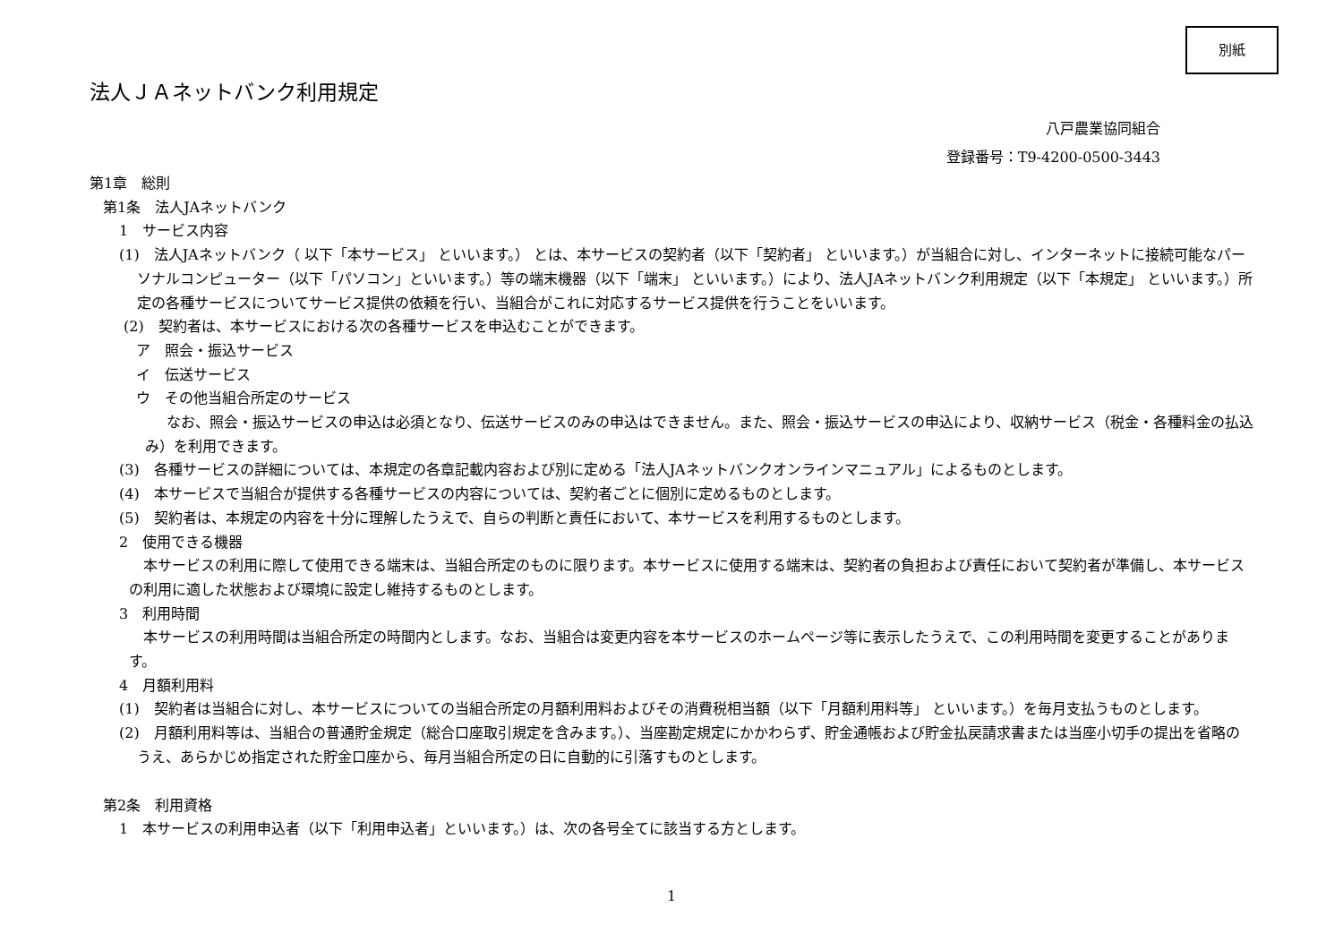別紙
法人ＪＡネットバンク利用規定
八戸農業協同組合
登録番号：T9-4200-0500-3443
第1章　総則
第1条　法人JAネットバンク
1　サービス内容
(1)　法人JAネットバンク（ 以下「本サービス」 といいます。） とは、本サービスの契約者（以下「契約者」 といいます。）が当組合に対し、インターネットに接続可能なパーソナルコンピューター（以下「パソコン」といいます。）等の端末機器（以下「端末」 といいます。）により、法人JAネットバンク利用規定（以下「本規定」 といいます。）所定の各種サービスについてサービス提供の依頼を行い、当組合がこれに対応するサービス提供を行うことをいいます。
(2)　契約者は、本サービスにおける次の各種サービスを申込むことができます。
ア　照会・振込サービス
イ　伝送サービス
ウ　その他当組合所定のサービス
なお、照会・振込サービスの申込は必須となり、伝送サービスのみの申込はできません。また、照会・振込サービスの申込により、収納サービス（税金・各種料金の払込み）を利用できます。
(3)　各種サービスの詳細については、本規定の各章記載内容および別に定める「法人JAネットバンクオンラインマニュアル」によるものとします。
(4)　本サービスで当組合が提供する各種サービスの内容については、契約者ごとに個別に定めるものとします。
(5)　契約者は、本規定の内容を十分に理解したうえで、自らの判断と責任において、本サービスを利用するものとします。
2　使用できる機器
本サービスの利用に際して使用できる端末は、当組合所定のものに限ります。本サービスに使用する端末は、契約者の負担および責任において契約者が準備し、本サービスの利用に適した状態および環境に設定し維持するものとします。
3　利用時間
本サービスの利用時間は当組合所定の時間内とします。なお、当組合は変更内容を本サービスのホームページ等に表示したうえで、この利用時間を変更することがあります。
4　月額利用料
(1)　契約者は当組合に対し、本サービスについての当組合所定の月額利用料およびその消費税相当額（以下「月額利用料等」 といいます。）を毎月支払うものとします。
(2)　月額利用料等は、当組合の普通貯金規定（総合口座取引規定を含みます。）、当座勘定規定にかかわらず、貯金通帳および貯金払戻請求書または当座小切手の提出を省略のうえ、あらかじめ指定された貯金口座から、毎月当組合所定の日に自動的に引落すものとします。
第2条　利用資格
1　本サービスの利用申込者（以下「利用申込者」といいます。）は、次の各号全てに該当する方とします。
1